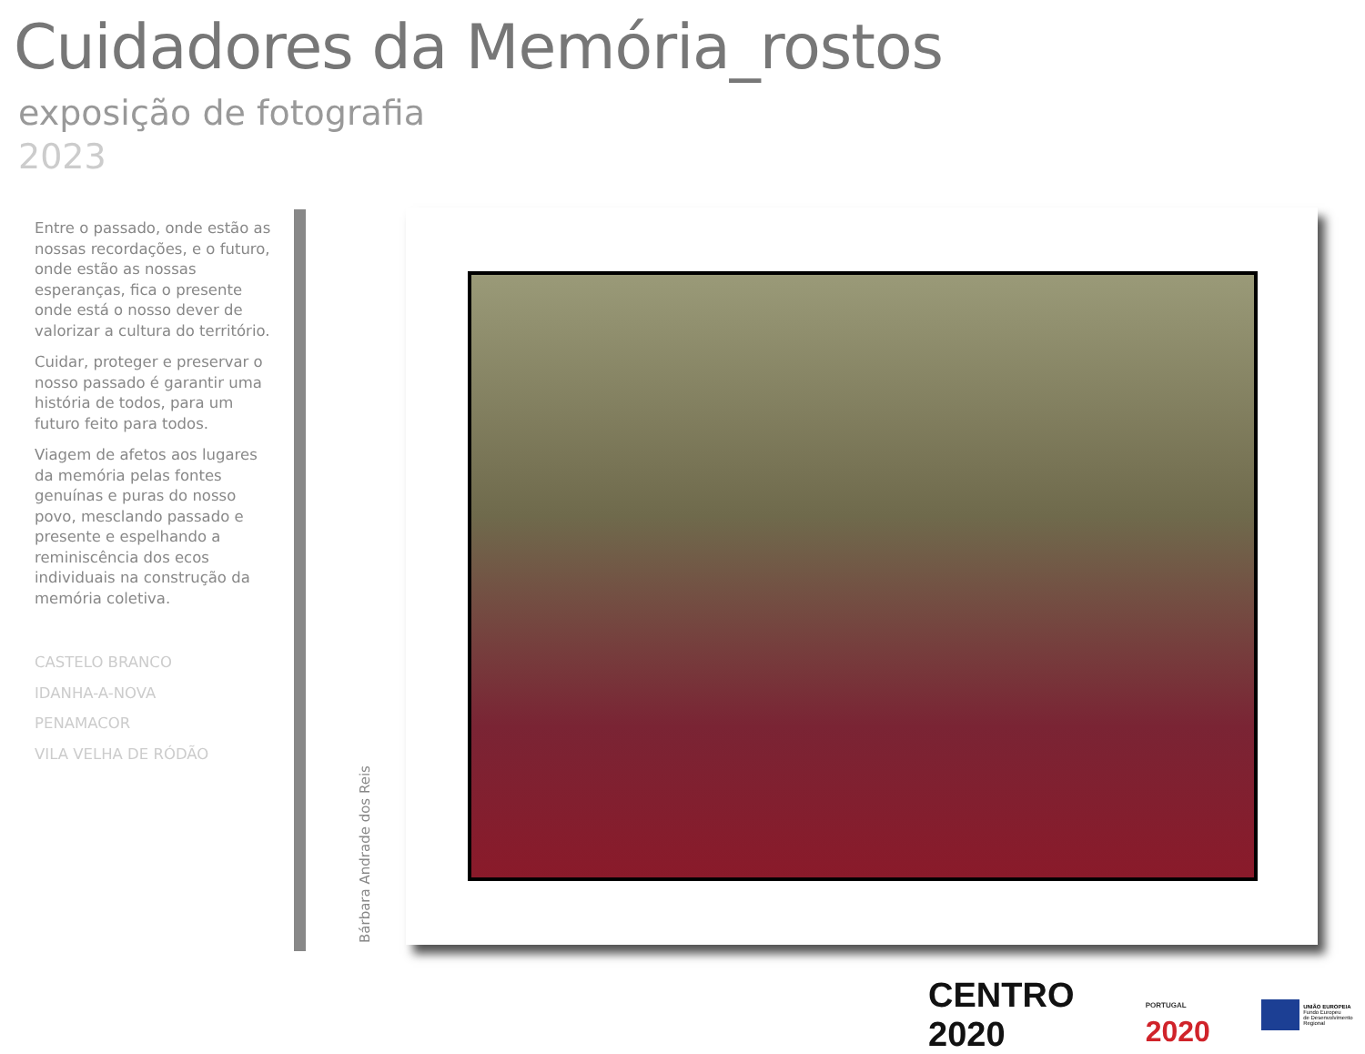Cuidadores da Memória_rostos
exposição de fotografia
2023
Entre o passado, onde estão as nossas recordações, e o futuro, onde estão as nossas esperanças, fica o presente onde está o nosso dever de valorizar a cultura do território.
Cuidar, proteger e preservar o nosso passado é garantir uma história de todos, para um futuro feito para todos.
Viagem de afetos aos lugares da memória pelas fontes genuínas e puras do nosso povo, mesclando passado e presente e espelhando a reminiscência dos ecos individuais na construção da memória coletiva.
CASTELO BRANCO
IDANHA-A-NOVA
PENAMACOR
VILA VELHA DE RÓDÃO
Bárbara Andrade dos Reis
CENTRO 2020
PORTUGAL 2020
UNIÃO EUROPEIA
Fundo Europeu
de Desenvolvimento Regional